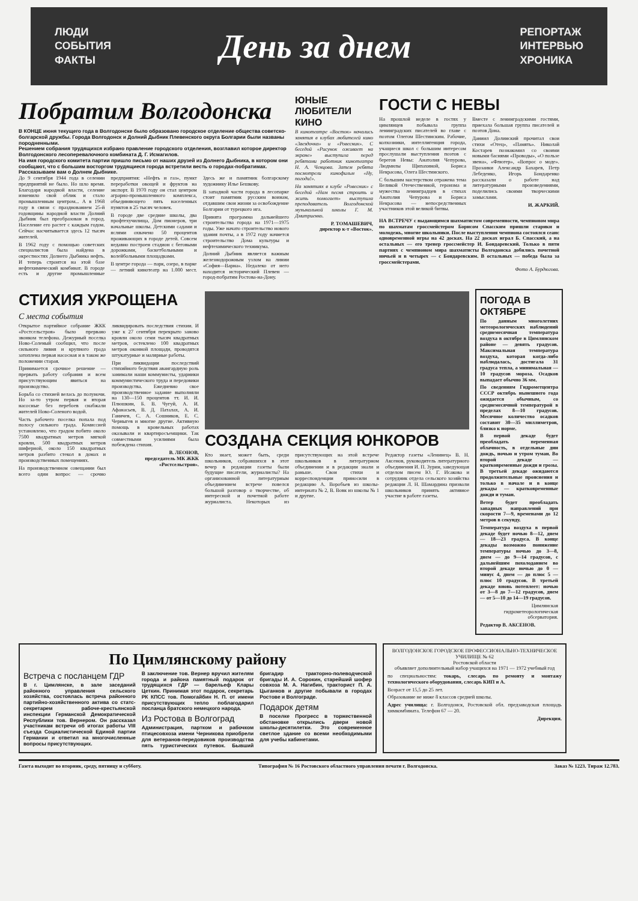ЛЮДИ
СОБЫТИЯ
ФАКТЫ
День за днем
РЕПОРТАЖ
ИНТЕРВЬЮ
ХРОНИКА
Побратим Волгодонска
В КОНЦЕ июня текущего года в Волгодонске было образовано городское отделение общества советско-болгарской дружбы. Города Волгодонск и Долний Дыбник Плевенского округа Болгарии были названы породненными.
Решением собрания трудящихся избрано правление городского отделения, возглавил которое директор Волгодонского лесоперевалочного комбината Д. Г. Исмагилов.
На имя городского комитета партии пришло письмо от наших друзей из Долнего Дыбника, в котором они сообщают, что с большим восторгом трудящиеся города встретили весть о городах-побратимах.
Рассказываем вам о Долнем Дыбнике.
До 9 сентября 1944 года в селении предприятий не было. Но шло время. Благодаря народной власти, селение изменило свой облик и стало промышленным центром... А в 1968 году в связи с празднованием 25-й годовщины народной власти Долний Дыбник был преобразован в город. Население его растет с каждым годом. Сейчас насчитывается здесь 12 тысяч жителей.
В 1962 году с помощью советских специалистов была найдена в окрестностях Долнего Дыбника нефть. И теперь строится на этой базе нефтехимический комбинат. В городе есть и другие промышленные предприятия: «Нефть и газ», пункт переработки овощей и фруктов на экспорт. В 1970 году он стал центром аграрно-промышленного комплекса, объединяющего пять населенных пунктов в 25 тысяч человек.
В городе две средние школы, два профтехучилища, Дом пионеров, три начальные школы. Детскими садами и яслями охвачено 50 процентов проживающих в городе детей. Совсем недавно построен стадион с беговыми дорожками, баскетбольными и волейбольными площадками.
В центре города — парк, озеро, в парке — летний кинотеатр на 1.000 мест. Здесь же и памятник болгарскому художнику Илье Бешкову.
В западной части города в лесопарке стоит памятник русским воинам, отдавшим свои жизни за освобождение Болгарии от турецкого ига.
Принята программа дальнейшего строительства города на 1971—1975 годы. Уже начато строительство нового здания почты, а в 1972 году начнется строительство Дома культуры и нефтехимического техникума.
Долний Дыбник является важным железнодорожным узлом на линии «София—Варна». Недалеко от него находится исторический Плевен — город-побратим Ростова-на-Дону.
ЮНЫЕ ЛЮБИТЕЛИ КИНО
В кинотеатре «Восток» начались занятия в клубах любителей кино «Звездочка» и «Ровесник». С беседой «Рисунок оживает на экране» выступила перед ребятами работник кинотеатра Н. А. Ченцова. Затем ребята посмотрели кинофильм «Ну, погоди!».
На занятиях в клубе «Ровесник» с беседой «Нам песня строить и жить помогает» выступила преподаватель Волгодонской музыкальной школы Г. М. Дмитриенко.
Р. ТОМАШЕВИЧ,
директор к-т «Восток».
ГОСТИ С НЕВЫ
На прошлой неделе в гостях у цимлянцев побывала группа ленинградских писателей во главе с поэтом Олегом Шестинским. Рабочие, колхозники, интеллигенция города, учащиеся школ с большим интересом прослушали выступления поэтов с берегов Невы: Анатолия Чепурова, Людмилы Щипахиной, Бориса Некрасова, Олега Шестинского.
С большим мастерством отражена тема Великой Отечественной, героизма и мужества ленинградцев в стихах Анатолия Чепурова и Бориса Некрасова — непосредственных участников этой великой битвы.
Вместе с ленинградскими гостями, приехала большая группа писателей и поэтов Дона.
Даниил Долинский прочитал свои стихи «Отец», «Память». Николай Костарев познакомил со своими новыми баснями «Проводы», «О пользе звена», «Флюгер», «Вопрос о моде». Прозаики Александр Бахарев, Петр Лебеденко, Игорь Бондаренко рассказали о работе над литературными произведениями, поделились своими творческими замыслами.
И. ЖАРКИЙ.
НА ВСТРЕЧУ с выдающимся шахматистом современности, чемпионом мира по шахматам гроссмейстером Борисом Спасским пришли старики и молодежь, многие школьники. После выступления чемпиона состоялся сеанс одновременной игры на 42 досках. На 22 досках играл Б. Спасский, а на остальных — его тренер гроссмейстер И. Бондаревский. Только в пяти партиях с чемпионом мира шахматисты Волгодонска добились почетной ничьей и в четырех — с Бондаревским. В остальных — победа была за гроссмейстерами.
Фото А. Бурдюгова.
СТИХИЯ УКРОЩЕНА
С места события
Открытое партийное собрание ЖКК «Ростсельстроя» было прервано звонком телефона. Дежурный поселка Ново-Соленый сообщил, что после сильного ливня и крупного града затоплена первая насосная и в таком же положении старая.
Принимается срочное решение — прервать работу собрания и всем присутствующим явиться на производство.
Борьба со стихией велась до полуночи. Но за-то утром первая и вторая насосные без перебоев снабжали жителей Ново-Соленого водой.
Часть рабочего поселка попала под полосу сильного града. Комиссией установлено, что градом побито около 7500 квадратных метров мягкой кровли, 500 квадратных метров шиферной, около 150 квадратных метров разбито стекол в домах и производственных помещениях.
На производственном совещании был всего один вопрос — срочно ликвидировать последствия стихии. И уже к 27 сентября перекрыто заново кровли около семи тысяч квадратных метров, остеклено 100 квадратных метров оконной площади, проводятся штукатурные и малярные работы.
При ликвидации последствий стихийного бедствия авангардную роль занимали наши коммунисты, ударники коммунистического труда и передовики производства. Ежедневно свое производственное задание выполняли на 130—150 процентов тт. И. И. Плюшкин, Б. В. Чугуй, А. И. Афанасьев, В. Д. Паталах, А. И. Ганичев, С. А. Сошников, Е. С. Черныгев и многие другие. Активную помощь в кровельных работах оказывали и квартиросъемщики. Так совместными усилиями была побеждена стихия.
В. ЛЕОНОВ,
председатель МК ЖКК «Ростсельстроя».
СОЗДАНА СЕКЦИЯ ЮНКОРОВ
Кто знает, может быть, среди школьников, собравшихся в этот вечер в редакции газеты были будущие писатели, журналисты? На организованной литературным объединением встрече повелся большой разговор о творчестве, об интересной и почетной работе журналиста. Некоторых из присутствующих на этой встрече школьников в литературном объединении и в редакции знали и раньше. Свои стихи и корреспонденции приносили в редакцию А. Воробьев из школы-интерната № 2, В. Вовк из школы № 1 и другие.
Редактор газеты «Ленинец» В. Н. Аксенов, руководитель литературного объединения И. П. Зурин, заведующая отделом писем Ю. Г. Исакова и сотрудник отдела сельского хозяйства редакции Л. Н. Шамардина призвали школьников принять активное участие в работе газеты.
ПОГОДА В ОКТЯБРЕ
По данным многолетних метеорологических наблюдений среднемесячная температура воздуха в октябре в Цимлянском районе — девять градусов. Максимальная температура воздуха, которая когда-либо наблюдалась, достигала 31 градуса тепла, а минимальная — 10 градусов мороза. Осадков выпадает обычно 36 мм.
По сведениям Гидрометцентра СССР октябрь нынешнего года ожидается обычным, со среднемесячной температурой в пределах 8—10 градусов. Месячное количество осадков составит 30—35 миллиметров, близко к норме.
В первой декаде будет преобладать переменная облачность, в отдельные дни дождь, ночью и утром туман. Во второй декаде — кратковременные дожди и грозы. В третьей декаде ожидаются продолжительные прояснения и только в начале и в конце декады — кратковременные дожди и туман.
Ветер будет преобладать западных направлений при скорости 7—9, временами до 12 метров в секунду.
Температура воздуха в первой декаде будет ночью 8—12, днем — 18—23 градуса. В конце декады возможно понижение температуры ночью до 3—8, днем — до 9—14 градусов, с дальнейшим похолоданием во второй декаде ночью до 0 — минус 4, днем — до плюс 5 — плюс 10 градусов. В третьей декаде вновь потеплеет: ночью от 3—8 до 7—12 градусов, днем — от 5—10 до 14—19 градусов.
Цимлянская гидрометеорологическая обсерватория.
Редактор В. АКСЕНОВ.
По Цимлянскому району
Встреча с посланцем ГДР
В г. Цимлянске, в зале заседаний районного управления сельского хозяйства, состоялась встреча районного партийно-хозяйственного актива со статс-секретарем рабоче-крестьянской инспекции Германской Демократической Республики тов. Вернером. Он рассказал участникам встречи об итогах работы VIII съезда Социалистической Единой партии Германии и ответил на многочисленные вопросы присутствующих.
В заключение тов. Вернер вручил жителям города и района памятный подарок от трудящихся ГДР — барельеф Клары Цеткин. Принимая этот подарок, секретарь РК КПСС тов. Помогайбин Н. П. от имени присутствующих тепло поблагодарил посланца братского немецкого народа.
Из Ростова в Волгоград
Администрация, партком и рабочком птицесовхоза имени Черникова приобрели для ветеранов-передовиков производства пять туристических путевок. Бывший бригадир тракторно-полеводческой бригады И. А. Сорокин, старейший шофер совхоза М. А. Нагибин, тракторист П. А. Цыганков и другие побывали в городах Ростове и Волгограде.
Подарок детям
В поселке Прогресс в торжественной обстановке открылись двери новой школы-десятилетки. Это современное светлое здание со всеми необходимыми для учебы кабинетами.
ВОЛГОДОНСКОЕ ГОРОДСКОЕ ПРОФЕССИОНАЛЬНО-ТЕХНИЧЕСКОЕ УЧИЛИЩЕ № 62
Ростовской области
объявляет дополнительный набор учащихся на 1971 — 1972 учебный год
по специальностям: токарь, слесарь по ремонту и монтажу технологического оборудования, слесарь КИП и А.
Возраст от 15,5 до 25 лет.
Образование не ниже 8 классов средней школы.
Адрес училища: г. Волгодонск, Ростовской обл. предзаводская площадь химкомбината. Телефон 67 — 20.
Дирекция.
Газета выходит во вторник, среду, пятницу и субботу. Типография № 16 Ростовского областного управления печати г. Волгодонска. Заказ № 1223. Тираж 12.783.